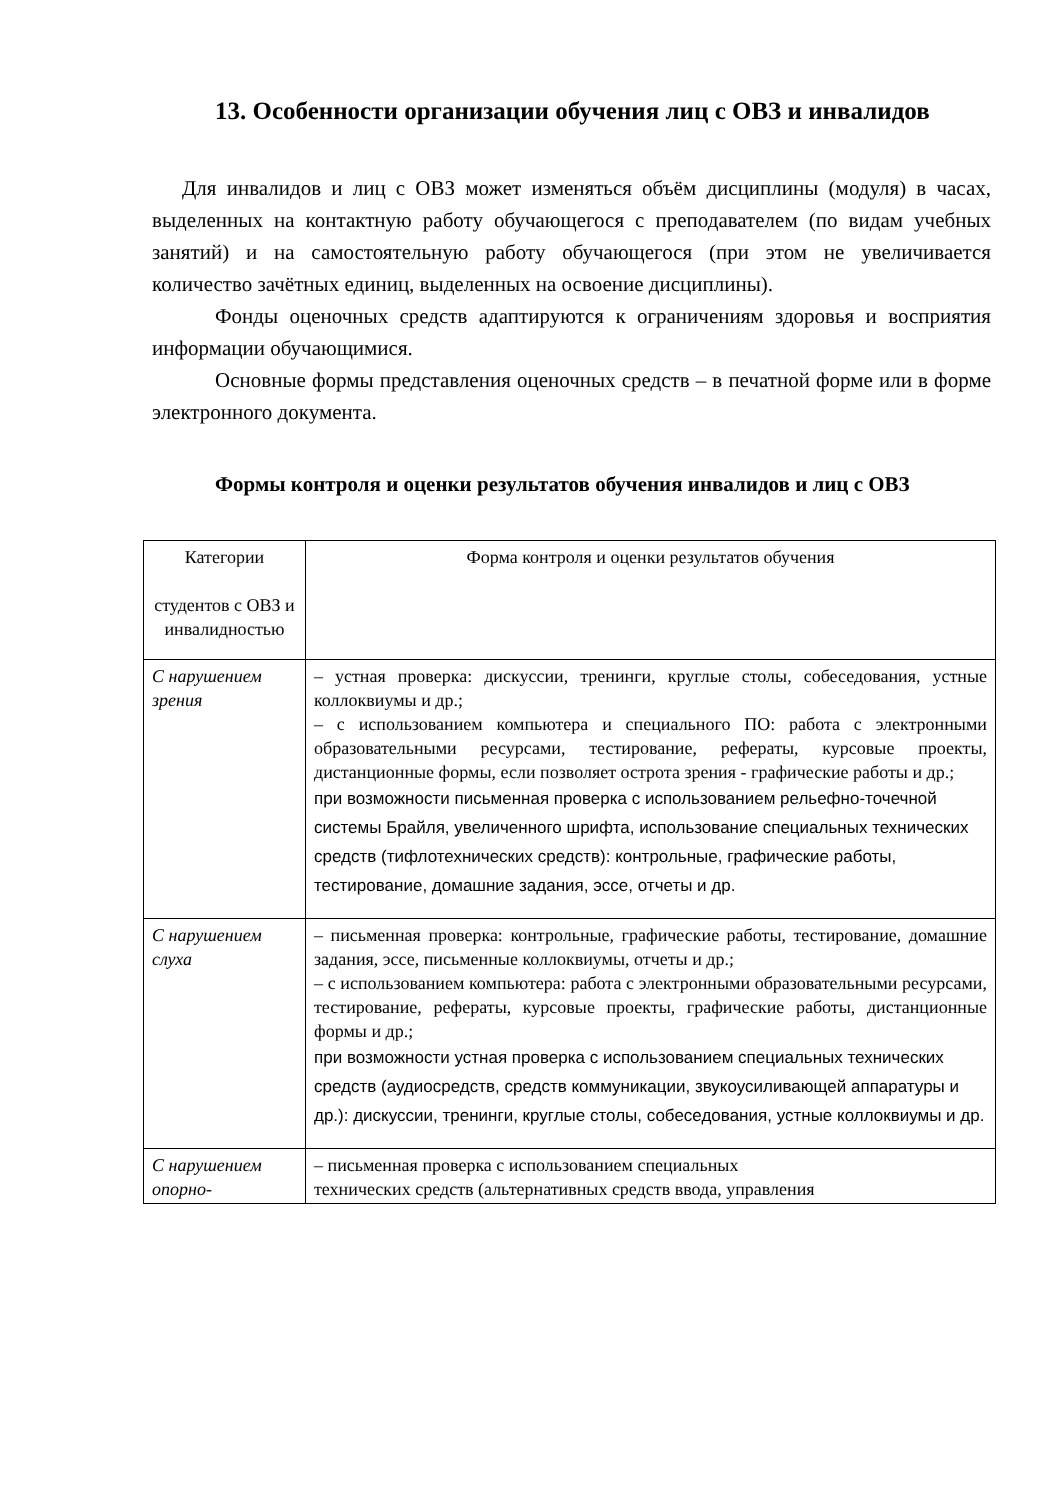13. Особенности организации обучения лиц с ОВЗ и инвалидов
Для инвалидов и лиц с ОВЗ может изменяться объём дисциплины (модуля) в часах, выделенных на контактную работу обучающегося с преподавателем (по видам учебных занятий) и на самостоятельную работу обучающегося (при этом не увеличивается количество зачётных единиц, выделенных на освоение дисциплины).
Фонды оценочных средств адаптируются к ограничениям здоровья и восприятия информации обучающимися.
Основные формы представления оценочных средств – в печатной форме или в форме электронного документа.
Формы контроля и оценки результатов обучения инвалидов и лиц с ОВЗ
| Категории студентов с ОВЗ и инвалидностью | Форма контроля и оценки результатов обучения |
| С нарушением зрения | – устная проверка: дискуссии, тренинги, круглые столы, собеседования, устные коллоквиумы и др.; – с использованием компьютера и специального ПО: работа с электронными образовательными ресурсами, тестирование, рефераты, курсовые проекты, дистанционные формы, если позволяет острота зрения - графические работы и др.; при возможности письменная проверка с использованием рельефно-точечной системы Брайля, увеличенного шрифта, использование специальных технических средств (тифлотехнических средств): контрольные, графические работы, тестирование, домашние задания, эссе, отчеты и др. |
| С нарушением слуха | – письменная проверка: контрольные, графические работы, тестирование, домашние задания, эссе, письменные коллоквиумы, отчеты и др.; – с использованием компьютера: работа с электронными образовательными ресурсами, тестирование, рефераты, курсовые проекты, графические работы, дистанционные формы и др.; при возможности устная проверка с использованием специальных технических средств (аудиосредств, средств коммуникации, звукоусиливающей аппаратуры и др.): дискуссии, тренинги, круглые столы, собеседования, устные коллоквиумы и др. |
| С нарушением опорно- | – письменная проверка с использованием специальных технических средств (альтернативных средств ввода, управления |